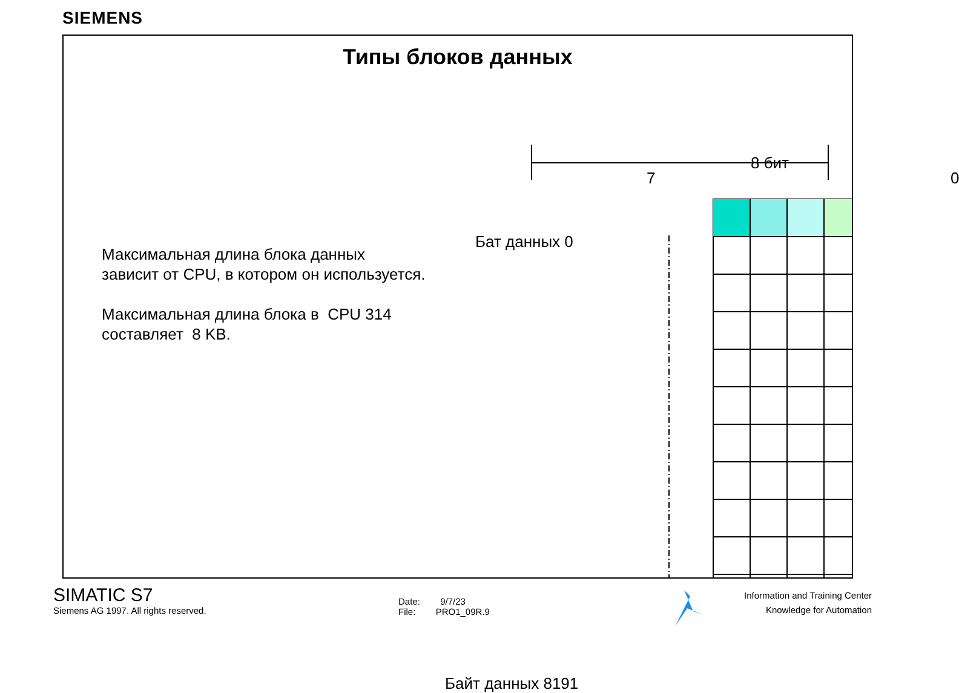SIEMENS
Типы блоков данных
8 бит
7 0
Бат данных 0
Максимальная длина блока данных
зависит от CPU, в котором он используется.
Максимальная длина блока в CPU 314
составляет 8 KB.
Байт данных 8191
SIMATIC S7
Siemens AG 1997. All rights reserved.
Date: 9/7/23
File: PRO1_09R.9
Information and Training Center
Knowledge for Automation